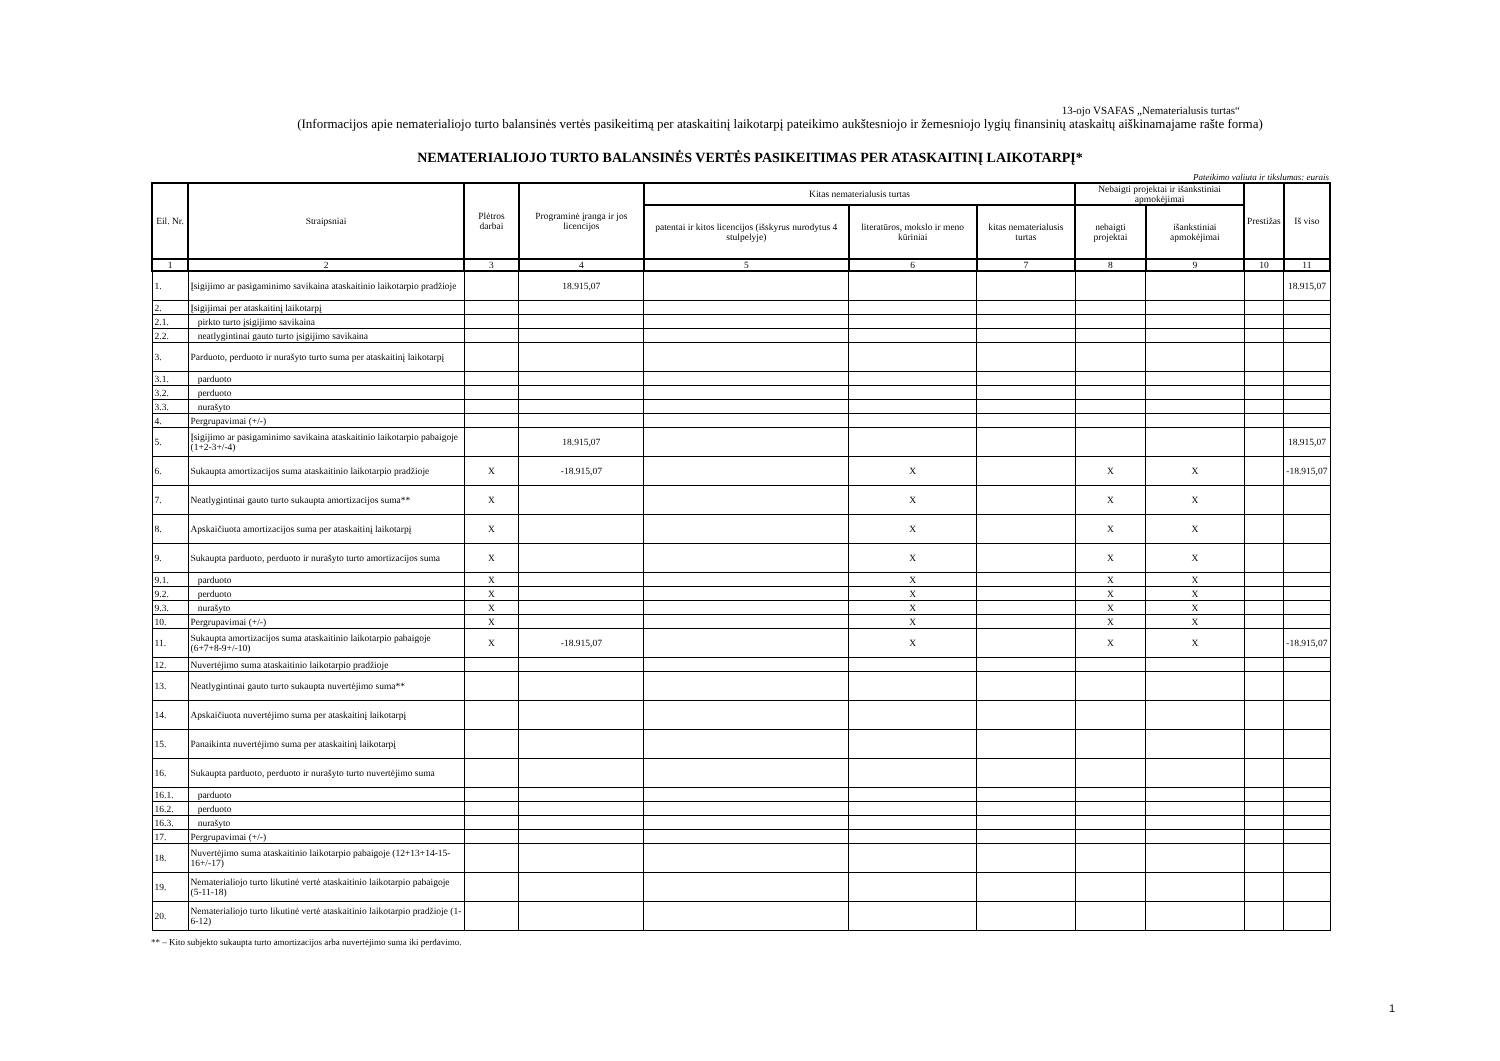13-ojo VSAFAS „Nematerialusis turtas“
(Informacijos apie nematerialiojo turto balansinės vertės pasikeitimą per ataskaitinį laikotarpį pateikimo aukštesniojo ir žemesniojo lygių finansinių ataskaitų aiškinamajame rašte forma)
NEMATERIALIOJO TURTO BALANSINĖS VERTĖS PASIKEITIMAS PER ATASKAITINĮ LAIKOTARPĮ*
Pateikimo valiuta ir tikslumas: eurais
| Eil. Nr. | Straipsniai | Plėtros darbai | Programinė įranga ir jos licencijos | Kitas nematerialusis turtas | | | Nebaigti projektai ir išankstiniai apmokėjimai | | Prestižas | Iš viso |
| --- | --- | --- | --- | --- | --- | --- | --- | --- | --- | --- |
| | | | | patentai ir kitos licencijos (išskyrus nurodytus 4 stulpelyje) | literatūros, mokslo ir meno kūriniai | kitas nematerialusis turtas | nebaigti projektai | išankstiniai apmokėjimai | | |
| 1 | 2 | 3 | 4 | 5 | 6 | 7 | 8 | 9 | 10 | 11 |
| 1. | Įsigijimo ar pasigaminimo savikaina ataskaitinio laikotarpio pradžioje | | 18.915,07 | | | | | | | 18.915,07 |
| 2. | Įsigijimai per ataskaitinį laikotarpį | | | | | | | | | |
| 2.1. | pirkto turto įsigijimo savikaina | | | | | | | | | |
| 2.2. | neatlygintinai gauto turto įsigijimo savikaina | | | | | | | | | |
| 3. | Parduoto, perduoto ir nurašyto turto suma per ataskaitinį laikotarpį | | | | | | | | | |
| 3.1. | parduoto | | | | | | | | | |
| 3.2. | perduoto | | | | | | | | | |
| 3.3. | nurašyto | | | | | | | | | |
| 4. | Pergrupavimai (+/-) | | | | | | | | | |
| 5. | Įsigijimo ar pasigaminimo savikaina ataskaitinio laikotarpio pabaigoje (1+2-3+/-4) | | 18.915,07 | | | | | | | 18.915,07 |
| 6. | Sukaupta amortizacijos suma ataskaitinio laikotarpio pradžioje | X | -18.915,07 | | X | | X | X | | -18.915,07 |
| 7. | Neatlygintinai gauto turto sukaupta amortizacijos suma** | X | | | X | | X | X | | |
| 8. | Apskaičiuota amortizacijos suma per ataskaitinį laikotarpį | X | | | X | | X | X | | |
| 9. | Sukaupta parduoto, perduoto ir nurašyto turto amortizacijos suma | X | | | X | | X | X | | |
| 9.1. | parduoto | X | | | X | | X | X | | |
| 9.2. | perduoto | X | | | X | | X | X | | |
| 9.3. | nurašyto | X | | | X | | X | X | | |
| 10. | Pergrupavimai (+/-) | X | | | X | | X | X | | |
| 11. | Sukaupta amortizacijos suma ataskaitinio laikotarpio pabaigoje (6+7+8-9+/-10) | X | -18.915,07 | | X | | X | X | | -18.915,07 |
| 12. | Nuvertėjimo suma ataskaitinio laikotarpio pradžioje | | | | | | | | | |
| 13. | Neatlygintinai gauto turto sukaupta nuvertėjimo suma** | | | | | | | | | |
| 14. | Apskaičiuota nuvertėjimo suma per ataskaitinį laikotarpį | | | | | | | | | |
| 15. | Panaikinta nuvertėjimo suma per ataskaitinį laikotarpį | | | | | | | | | |
| 16. | Sukaupta parduoto, perduoto ir nurašyto turto nuvertėjimo suma | | | | | | | | | |
| 16.1. | parduoto | | | | | | | | | |
| 16.2. | perduoto | | | | | | | | | |
| 16.3. | nurašyto | | | | | | | | | |
| 17. | Pergrupavimai (+/-) | | | | | | | | | |
| 18. | Nuvertėjimo suma ataskaitinio laikotarpio pabaigoje (12+13+14-15-16+/-17) | | | | | | | | | |
| 19. | Nematerialiojo turto likutinė vertė ataskaitinio laikotarpio pabaigoje (5-11-18) | | | | | | | | | |
| 20. | Nematerialiojo turto likutinė vertė ataskaitinio laikotarpio pradžioje (1-6-12) | | | | | | | | | |
** – Kito subjekto sukaupta turto amortizacijos arba nuvertėjimo suma iki perdavimo.
1